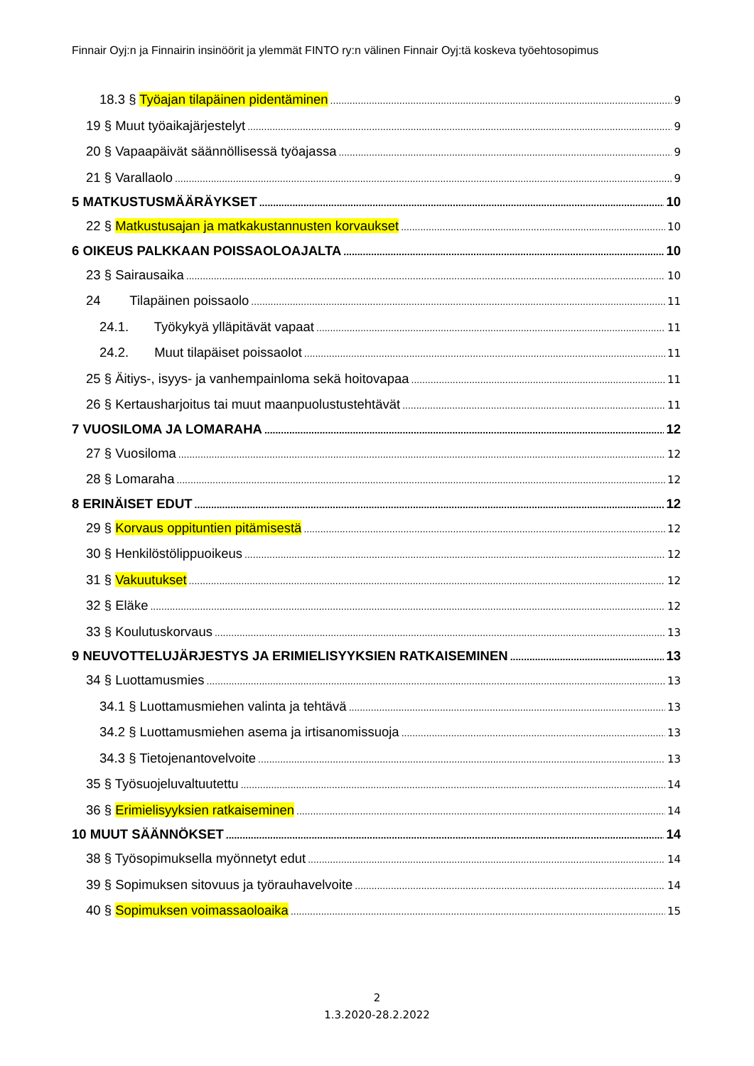Finnair Oyj:n ja Finnairin insinöörit ja ylemmät FINTO ry:n välinen Finnair Oyj:tä koskeva työehtosopimus
18.3 § Työajan tilapäinen pidentäminen 9
19 § Muut työaikajärjestelyt 9
20 § Vapaapäivät säännöllisessä työajassa 9
21 § Varallaolo 9
5 MATKUSTUSMÄÄRÄYKSET 10
22 § Matkustusajan ja matkakustannusten korvaukset 10
6 OIKEUS PALKKAAN POISSAOLOAJALTA 10
23 § Sairausaika 10
24 Tilapäinen poissaolo 11
24.1. Työkykyä ylläpitävät vapaat 11
24.2. Muut tilapäiset poissaolot 11
25 § Äitiys-, isyys- ja vanhempainloma sekä hoitovapaa 11
26 § Kertausharjoitus tai muut maanpuolustustehtävät 11
7 VUOSILOMA JA LOMARAHA 12
27 § Vuosiloma 12
28 § Lomaraha 12
8 ERINÄISET EDUT 12
29 § Korvaus oppituntien pitämisestä 12
30 § Henkilöstölippuoikeus 12
31 § Vakuutukset 12
32 § Eläke 12
33 § Koulutuskorvaus 13
9 NEUVOTTELUJÄRJESTYS JA ERIMIELISYYKSIEN RATKAISEMINEN 13
34 § Luottamusmies 13
34.1 § Luottamusmiehen valinta ja tehtävä 13
34.2 § Luottamusmiehen asema ja irtisanomissuoja 13
34.3 § Tietojenantovelvoite 13
35 § Työsuojeluvaltuutettu 14
36 § Erimielisyyksien ratkaiseminen 14
10 MUUT SÄÄNNÖKSET 14
38 § Työsopimuksella myönnetyt edut 14
39 § Sopimuksen sitovuus ja työrauhavelvoite 14
40 § Sopimuksen voimassaoloaika 15
2
1.3.2020-28.2.2022